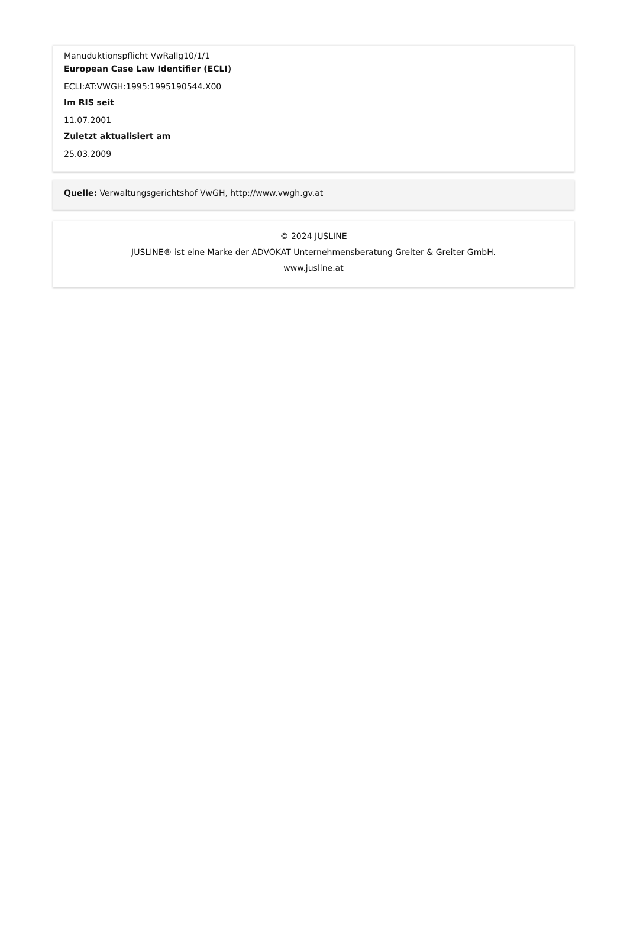Manuduktionspflicht VwRallg10/1/1
European Case Law Identifier (ECLI)
ECLI:AT:VWGH:1995:1995190544.X00
Im RIS seit
11.07.2001
Zuletzt aktualisiert am
25.03.2009
Quelle: Verwaltungsgerichtshof VwGH, http://www.vwgh.gv.at
© 2024 JUSLINE
JUSLINE® ist eine Marke der ADVOKAT Unternehmensberatung Greiter & Greiter GmbH.
www.jusline.at